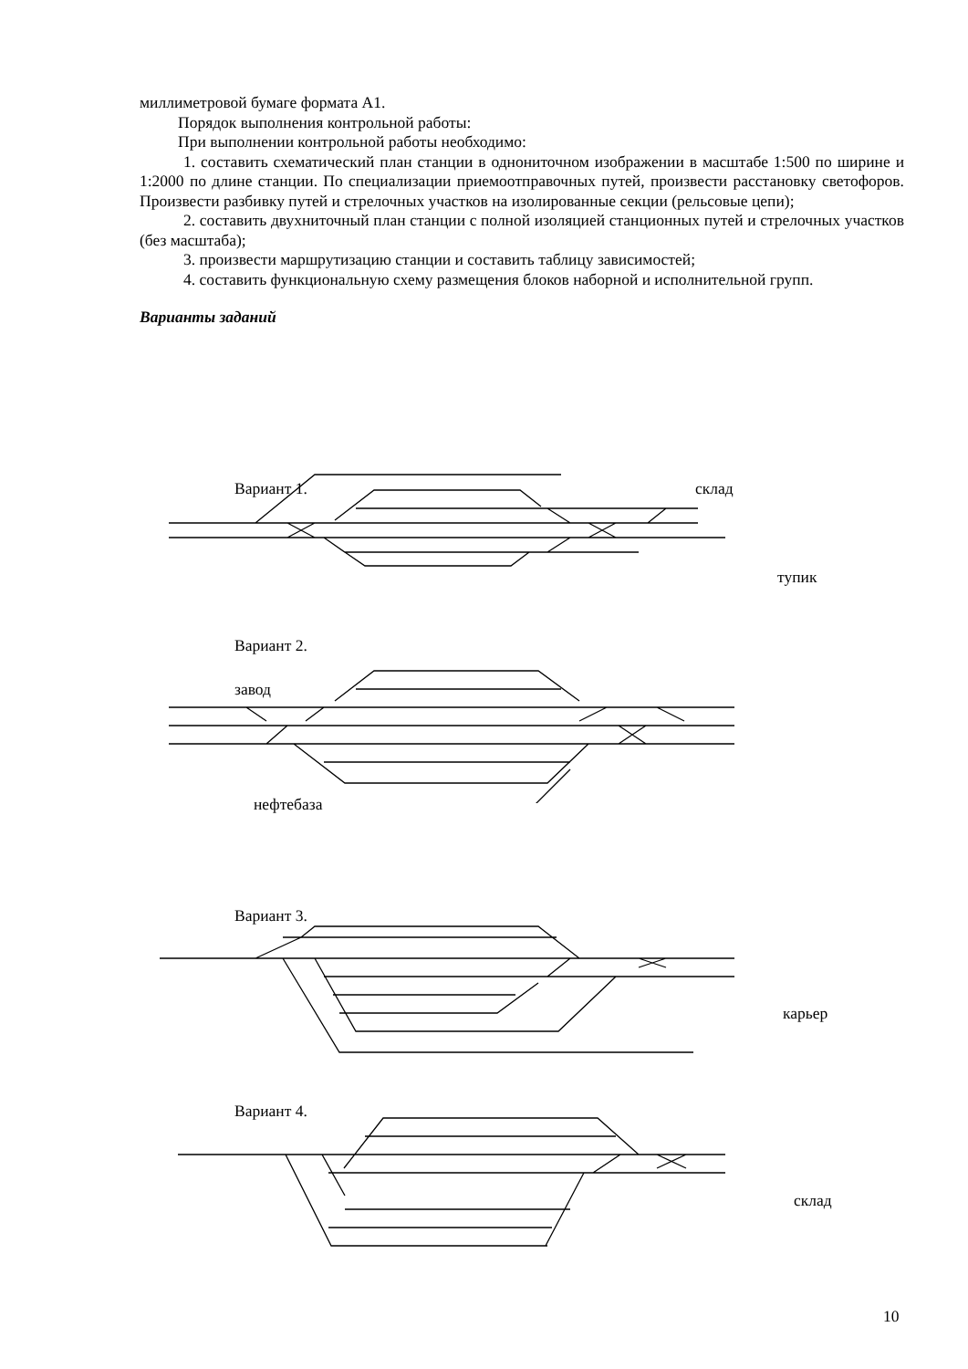миллиметровой бумаге формата А1.
Порядок выполнения контрольной работы:
При выполнении контрольной работы необходимо:
1. составить схематический план станции в однониточном изображении в масштабе 1:500 по ширине и 1:2000 по длине станции. По специализации приемоотправочных путей, произвести расстановку светофоров. Произвести разбивку путей и стрелочных участков на изолированные секции (рельсовые цепи);
2. составить двухниточный план станции с полной изоляцией станционных путей и стрелочных участков (без масштаба);
3. произвести маршрутизацию станции и составить таблицу зависимостей;
4. составить функциональную схему размещения блоков наборной и исполнительной групп.
Варианты заданий
Вариант 1. склад
тупик
Вариант 2.
завод
нефтебаза
Вариант 3.
карьер
Вариант 4.
склад
10